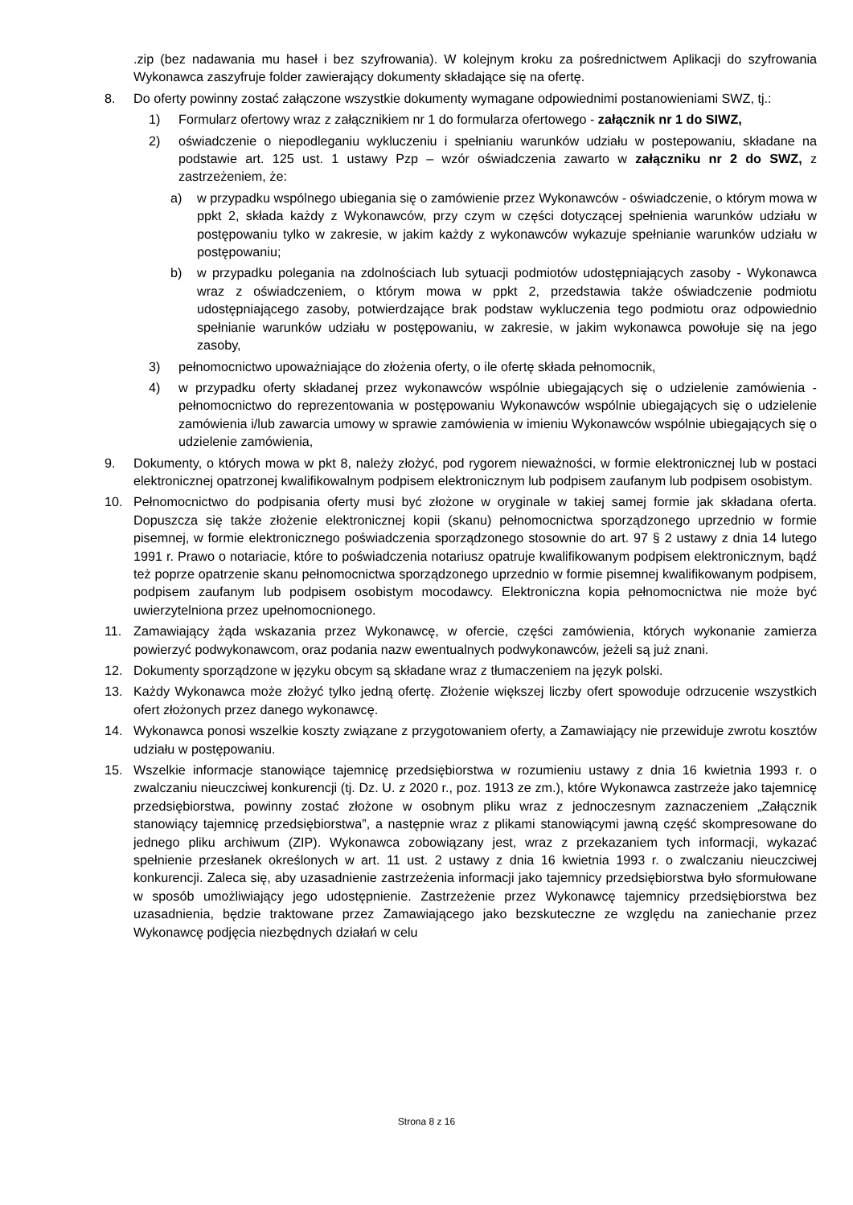.zip (bez nadawania mu haseł i bez szyfrowania). W kolejnym kroku za pośrednictwem Aplikacji do szyfrowania Wykonawca zaszyfruje folder zawierający dokumenty składające się na ofertę.
8. Do oferty powinny zostać załączone wszystkie dokumenty wymagane odpowiednimi postanowieniami SWZ, tj.:
1) Formularz ofertowy wraz z załącznikiem nr 1 do formularza ofertowego - załącznik nr 1 do SIWZ,
2) oświadczenie o niepodleganiu wykluczeniu i spełnianiu warunków udziału w postepowaniu, składane na podstawie art. 125 ust. 1 ustawy Pzp – wzór oświadczenia zawarto w załączniku nr 2 do SWZ, z zastrzeżeniem, że:
a) w przypadku wspólnego ubiegania się o zamówienie przez Wykonawców - oświadczenie, o którym mowa w ppkt 2, składa każdy z Wykonawców, przy czym w części dotyczącej spełnienia warunków udziału w postępowaniu tylko w zakresie, w jakim każdy z wykonawców wykazuje spełnianie warunków udziału w postępowaniu;
b) w przypadku polegania na zdolnościach lub sytuacji podmiotów udostępniających zasoby - Wykonawca wraz z oświadczeniem, o którym mowa w ppkt 2, przedstawia także oświadczenie podmiotu udostępniającego zasoby, potwierdzające brak podstaw wykluczenia tego podmiotu oraz odpowiednio spełnianie warunków udziału w postępowaniu, w zakresie, w jakim wykonawca powołuje się na jego zasoby,
3) pełnomocnictwo upoważniające do złożenia oferty, o ile ofertę składa pełnomocnik,
4) w przypadku oferty składanej przez wykonawców wspólnie ubiegających się o udzielenie zamówienia - pełnomocnictwo do reprezentowania w postępowaniu Wykonawców wspólnie ubiegających się o udzielenie zamówienia i/lub zawarcia umowy w sprawie zamówienia w imieniu Wykonawców wspólnie ubiegających się o udzielenie zamówienia,
9. Dokumenty, o których mowa w pkt 8, należy złożyć, pod rygorem nieważności, w formie elektronicznej lub w postaci elektronicznej opatrzonej kwalifikowalnym podpisem elektronicznym lub podpisem zaufanym lub podpisem osobistym.
10. Pełnomocnictwo do podpisania oferty musi być złożone w oryginale w takiej samej formie jak składana oferta. Dopuszcza się także złożenie elektronicznej kopii (skanu) pełnomocnictwa sporządzonego uprzednio w formie pisemnej, w formie elektronicznego poświadczenia sporządzonego stosownie do art. 97 § 2 ustawy z dnia 14 lutego 1991 r. Prawo o notariacie, które to poświadczenia notariusz opatruje kwalifikowanym podpisem elektronicznym, bądź też poprze opatrzenie skanu pełnomocnictwa sporządzonego uprzednio w formie pisemnej kwalifikowanym podpisem, podpisem zaufanym lub podpisem osobistym mocodawcy. Elektroniczna kopia pełnomocnictwa nie może być uwierzytelniona przez upełnomocnionego.
11. Zamawiający żąda wskazania przez Wykonawcę, w ofercie, części zamówienia, których wykonanie zamierza powierzyć podwykonawcom, oraz podania nazw ewentualnych podwykonawców, jeżeli są już znani.
12. Dokumenty sporządzone w języku obcym są składane wraz z tłumaczeniem na język polski.
13. Każdy Wykonawca może złożyć tylko jedną ofertę. Złożenie większej liczby ofert spowoduje odrzucenie wszystkich ofert złożonych przez danego wykonawcę.
14. Wykonawca ponosi wszelkie koszty związane z przygotowaniem oferty, a Zamawiający nie przewiduje zwrotu kosztów udziału w postępowaniu.
15. Wszelkie informacje stanowiące tajemnicę przedsiębiorstwa w rozumieniu ustawy z dnia 16 kwietnia 1993 r. o zwalczaniu nieuczciwej konkurencji (tj. Dz. U. z 2020 r., poz. 1913 ze zm.), które Wykonawca zastrzeże jako tajemnicę przedsiębiorstwa, powinny zostać złożone w osobnym pliku wraz z jednoczesnym zaznaczeniem „Załącznik stanowiący tajemnicę przedsiębiorstwa”, a następnie wraz z plikami stanowiącymi jawną część skompresowane do jednego pliku archiwum (ZIP). Wykonawca zobowiązany jest, wraz z przekazaniem tych informacji, wykazać spełnienie przesłanek określonych w art. 11 ust. 2 ustawy z dnia 16 kwietnia 1993 r. o zwalczaniu nieuczciwej konkurencji. Zaleca się, aby uzasadnienie zastrzeżenia informacji jako tajemnicy przedsiębiorstwa było sformułowane w sposób umożliwiający jego udostępnienie. Zastrzeżenie przez Wykonawcę tajemnicy przedsiębiorstwa bez uzasadnienia, będzie traktowane przez Zamawiającego jako bezskuteczne ze względu na zaniechanie przez Wykonawcę podjęcia niezbędnych działań w celu
Strona 8 z 16